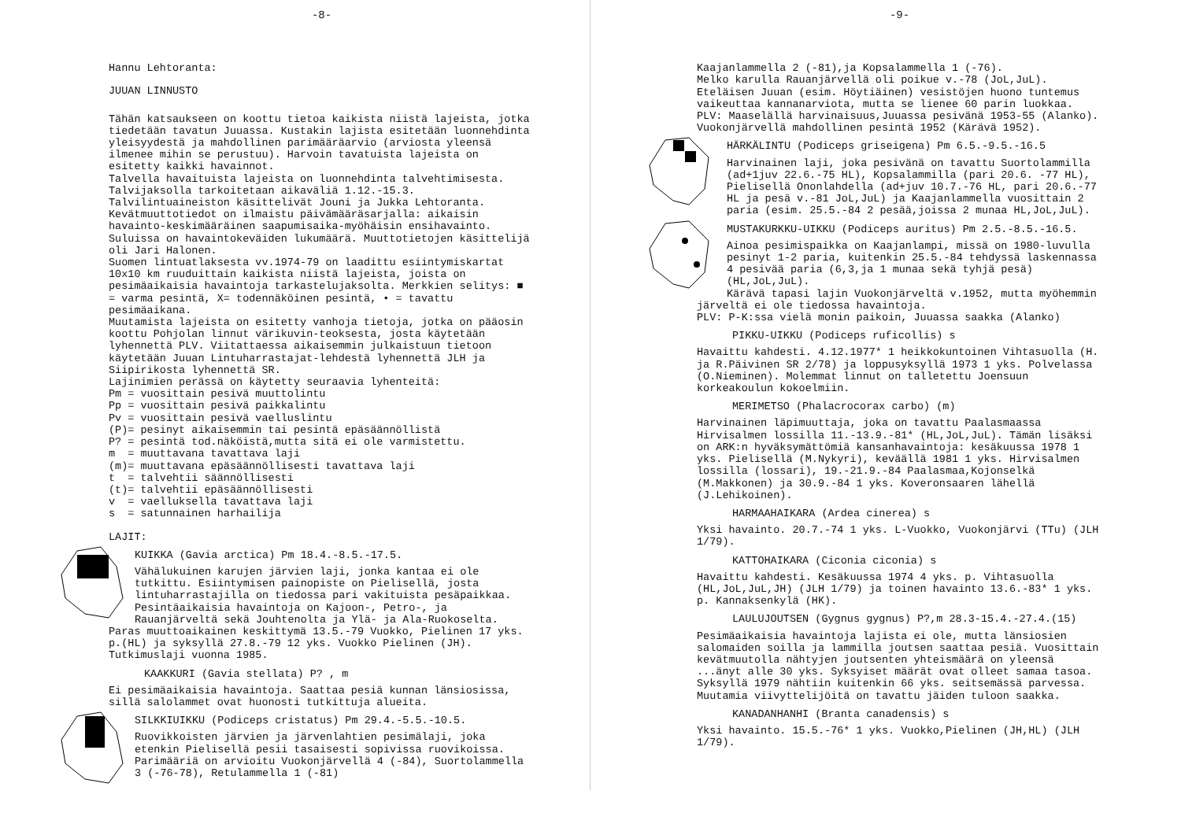-8-
Hannu Lehtoranta:
JUUAN LINNUSTO
Tähän katsaukseen on koottu tietoa kaikista niistä lajeista, jotka tiedetään tavatun Juuassa. Kustakin lajista esitetään luonnehdinta yleisyydestä ja mahdollinen parimääräarvio (arviosta yleensä ilmenee mihin se perustuu). Harvoin tavatuista lajeista on esitetty kaikki havainnot.
Talvella havaituista lajeista on luonnehdinta talvehtimisesta. Talvijaksolla tarkoitetaan aikaväliä 1.12.-15.3. Talvilintuaineiston käsittelivät Jouni ja Jukka Lehtoranta.
Kevätmuuttotiedot on ilmaistu päivämääräsarjalla: aikaisin havainto-keskimääräinen saapumisaika-myöhäisin ensihavainto. Suluissa on havaintokeväiden lukumäärä. Muuttotietojen käsittelijä oli Jari Halonen.
Suomen lintuatlaksesta vv.1974-79 on laadittu esiintymiskartat 10x10 km ruuduittain kaikista niistä lajeista, joista on pesimäaikaisia havaintoja tarkastelujaksolta. Merkkien selitys: ■ = varma pesintä, X= todennäköinen pesintä, • = tavattu pesimäaikana.
Muutamista lajeista on esitetty vanhoja tietoja, jotka on pääosin koottu Pohjolan linnut värikuvin-teoksesta, josta käytetään lyhennettä PLV. Viitattaessa aikaisemmin julkaistuun tietoon käytetään Juuan Lintuharrastajat-lehdestä lyhennettä JLH ja Siipirikosta lyhennettä SR.
Lajinimien perässä on käytetty seuraavia lyhenteitä:
Pm = vuosittain pesivä muuttolintu
Pp = vuosittain pesivä paikkalintu
Pv = vuosittain pesivä vaelluslintu
(P)= pesinyt aikaisemmin tai pesintä epäsäännöllistä
P? = pesintä tod.näköistä,mutta sitä ei ole varmistettu.
m = muuttavana tavattava laji
(m)= muuttavana epäsäännöllisesti tavattava laji
t = talvehtii säännöllisesti
(t)= talvehtii epäsäännöllisesti
v = vaelluksella tavattava laji
s = satunnainen harhailija
LAJIT:
KUIKKA (Gavia arctica) Pm 18.4.-8.5.-17.5.
Vähälukuinen karujen järvien laji, jonka kantaa ei ole tutkittu. Esiintymisen painopiste on Pielisellä, josta lintuharrastajilla on tiedossa pari vakituista pesäpaikkaa. Pesintäaikaisia havaintoja on Kajoon-, Petro-, ja Rauanjärveltä sekä Jouhtenolta ja Ylä- ja Ala-Ruokoselta. Paras muuttoaikainen keskittymä 13.5.-79 Vuokko, Pielinen 17 yks. p.(HL) ja syksyllä 27.8.-79 12 yks. Vuokko Pielinen (JH). Tutkimuslaji vuonna 1985.
KAAKKURI (Gavia stellata) P? , m
Ei pesimäaikaisia havaintoja. Saattaa pesiä kunnan länsiosissa, sillä salolammet ovat huonosti tutkittuja alueita.
SILKKIUIKKU (Podiceps cristatus) Pm 29.4.-5.5.-10.5.
Ruovikkoisten järvien ja järvenlahtien pesimälaji, joka etenkin Pielisellä pesii tasaisesti sopivissa ruovikoissa. Parimääriä on arvioitu Vuokonjärvellä 4 (-84), Suortolammella 3 (-76-78), Retulammella 1 (-81)
-9-
Kaajanlammella 2 (-81),ja Kopsalammella 1 (-76).
Melko karulla Rauanjärvellä oli poikue v.-78 (JoL,JuL). Eteläisen Juuan (esim. Höytiäinen) vesistöjen huono tuntemus vaikeuttaa kannanarviota, mutta se lienee 60 parin luokkaa.
PLV: Maaselällä harvinaisuus,Juuassa pesivänä 1953-55 (Alanko). Vuokonjärvellä mahdollinen pesintä 1952 (Kärävä 1952).
HÄRKÄLINTU (Podiceps griseigena) Pm 6.5.-9.5.-16.5
Harvinainen laji, joka pesivänä on tavattu Suortolammilla (ad+1juv 22.6.-75 HL), Kopsalammilla (pari 20.6. -77 HL), Pielisellä Ononlahdella (ad+juv 10.7.-76 HL, pari 20.6.-77 HL ja pesä v.-81 JoL,JuL) ja Kaajanlammella vuosittain 2 paria (esim. 25.5.-84 2 pesää,joissa 2 munaa HL,JoL,JuL).
MUSTAKURKKU-UIKKU (Podiceps auritus) Pm 2.5.-8.5.-16.5.
Ainoa pesimispaikka on Kaajanlampi, missä on 1980-luvulla pesinyt 1-2 paria, kuitenkin 25.5.-84 tehdyssä laskennassa 4 pesivää paria (6,3,ja 1 munaa sekä tyhjä pesä) (HL,JoL,JuL).
Kärävä tapasi lajin Vuokonjärveltä v.1952, mutta myöhemmin järveltä ei ole tiedossa havaintoja.
PLV: P-K:ssa vielä monin paikoin, Juuassa saakka (Alanko)
PIKKU-UIKKU (Podiceps ruficollis) s
Havaittu kahdesti. 4.12.1977* 1 heikkokuntoinen Vihtasuolla (H. ja R.Päivinen SR 2/78) ja loppusyksyllä 1973 1 yks. Polvelassa (O.Nieminen). Molemmat linnut on talletettu Joensuun korkeakoulun kokoelmiin.
MERIMETSO (Phalacrocorax carbo) (m)
Harvinainen läpimuuttaja, joka on tavattu Paalasmaassa Hirvisalmen lossilla 11.-13.9.-81* (HL,JoL,JuL). Tämän lisäksi on ARK:n hyväksymättömiä kansanhavaintoja: kesäkuussa 1978 1 yks. Pielisellä (M.Nykyri), keväällä 1981 1 yks. Hirvisalmen lossilla (lossari), 19.-21.9.-84 Paalasmaa,Kojonselkä (M.Makkonen) ja 30.9.-84 1 yks. Koveronsaaren lähellä (J.Lehikoinen).
HARMAAHAIKARA (Ardea cinerea) s
Yksi havainto. 20.7.-74 1 yks. L-Vuokko, Vuokonjärvi (TTu) (JLH 1/79).
KATTOHAIKARA (Ciconia ciconia) s
Havaittu kahdesti. Kesäkuussa 1974 4 yks. p. Vihtasuolla (HL,JoL,JuL,JH) (JLH 1/79) ja toinen havainto 13.6.-83* 1 yks. p. Kannaksenkylä (HK).
LAULUJOUTSEN (Gygnus gygnus) P?,m 28.3-15.4.-27.4.(15)
Pesimäaikaisia havaintoja lajista ei ole, mutta länsiosien salomaiden soilla ja lammilla joutsen saattaa pesiä. Vuosittain kevätmuutolla nähtyjen joutsenten yhteismäärä on yleensä ...änyt alle 30 yks. Syksyiset määrät ovat olleet samaa tasoa. Syksyllä 1979 nähtiin kuitenkin 66 yks. seitsemässä parvessa. Muutamia viivyttelijöitä on tavattu jäiden tuloon saakka.
KANADANHANHI (Branta canadensis) s
Yksi havainto. 15.5.-76* 1 yks. Vuokko,Pielinen (JH,HL) (JLH 1/79).